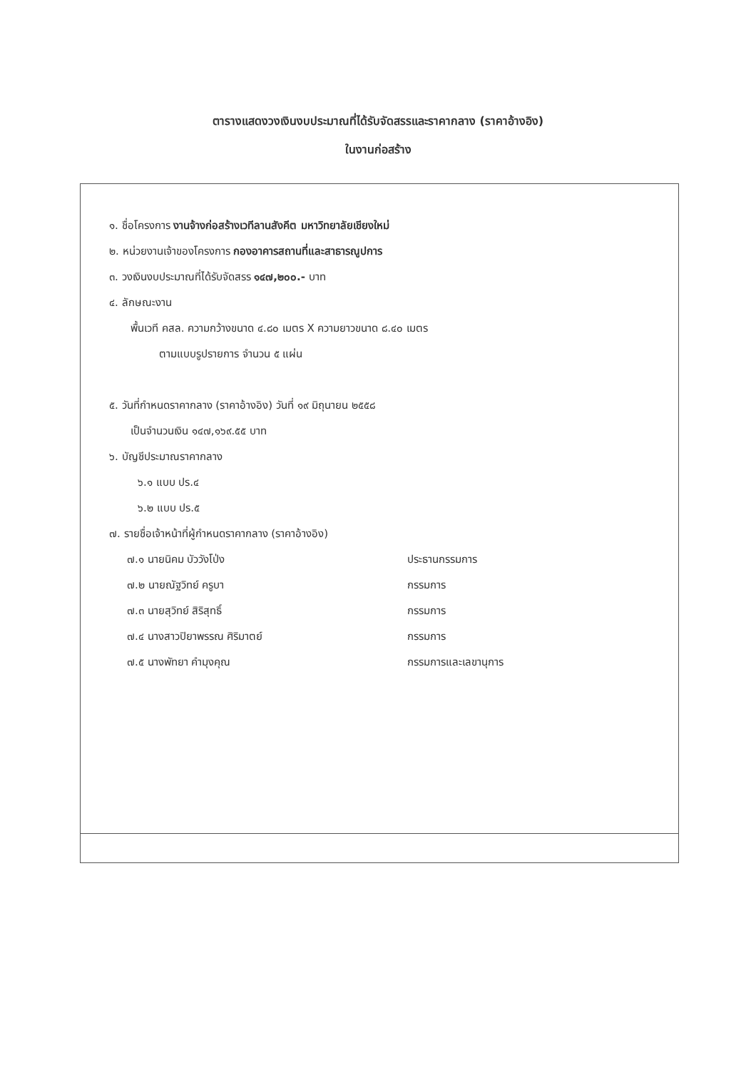ตารางแสดงวงเงินงบประมาณที่ได้รับจัดสรรและราคากลาง (ราคาอ้างอิง)
ในงานก่อสร้าง
๑. ชื่อโครงการ งานจ้างก่อสร้างเวทีลานสังคีต มหาวิทยาลัยเชียงใหม่
๒. หน่วยงานเจ้าของโครงการ กองอาคารสถานที่และสาธารณูปการ
๓. วงเงินงบประมาณที่ได้รับจัดสรร ๑๔๗,๒๐๐.- บาท
๔. ลักษณะงาน
พื้นเวที คสล. ความกว้างขนาด ๔.๘๐ เมตร X ความยาวขนาด ๘.๔๐ เมตร
ตามแบบรูปรายการ จำนวน ๕ แผ่น
๕. วันที่กำหนดราคากลาง (ราคาอ้างอิง) วันที่ ๑๙ มิถุนายน ๒๕๕๘
เป็นจำนวนเงิน ๑๔๗,๑๖๙.๕๕ บาท
๖. บัญชีประมาณราคากลาง
๖.๑ แบบ ปร.๔
๖.๒ แบบ ปร.๕
๗. รายชื่อเจ้าหน้าที่ผู้กำหนดราคากลาง (ราคาอ้างอิง)
| ๗.๑ นายนิคม บัววังโป่ง | ประธานกรรมการ |
| ๗.๒ นายณัฐวิทย์ ครูบา | กรรมการ |
| ๗.๓ นายสุวิทย์ สิริสุทธิ์ | กรรมการ |
| ๗.๔ นางสาวปิยาพรรณ ศิริมาตย์ | กรรมการ |
| ๗.๕ นางพัทยา คำมุงคุณ | กรรมการและเลขานุการ |